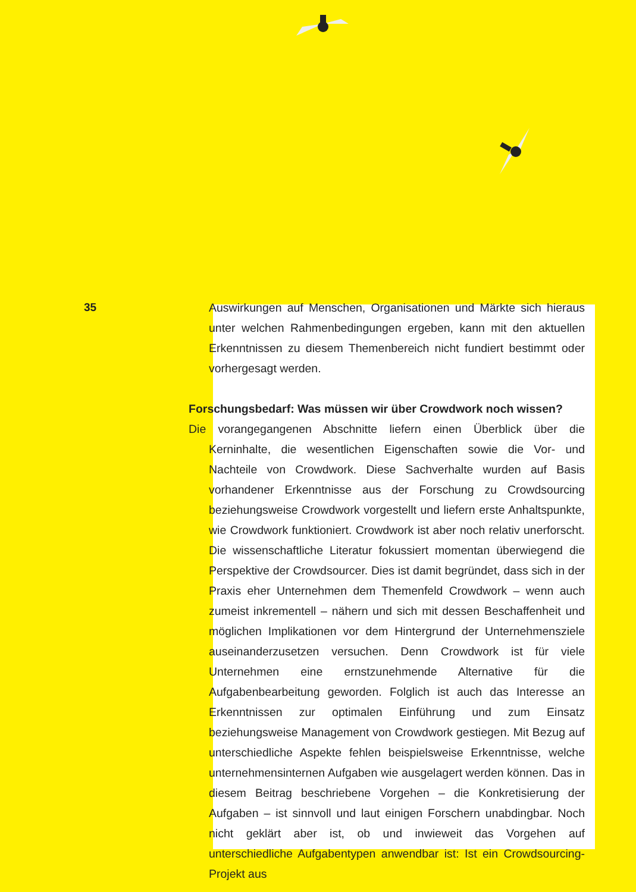35
Auswirkungen auf Menschen, Organisationen und Märkte sich hieraus unter welchen Rahmenbedingungen ergeben, kann mit den aktuellen Erkenntnissen zu diesem Themenbereich nicht fundiert bestimmt oder vorhergesagt werden.
Forschungsbedarf: Was müssen wir über Crowdwork noch wissen?
Die vorangegangenen Abschnitte liefern einen Überblick über die Kerninhalte, die wesentlichen Eigenschaften sowie die Vor- und Nachteile von Crowdwork. Diese Sachverhalte wurden auf Basis vorhandener Erkenntnisse aus der Forschung zu Crowdsourcing beziehungsweise Crowdwork vorgestellt und liefern erste Anhaltspunkte, wie Crowdwork funktioniert. Crowdwork ist aber noch relativ unerforscht. Die wissenschaftliche Literatur fokussiert momentan überwiegend die Perspektive der Crowdsourcer. Dies ist damit begründet, dass sich in der Praxis eher Unternehmen dem Themenfeld Crowdwork – wenn auch zumeist inkrementell – nähern und sich mit dessen Beschaffenheit und möglichen Implikationen vor dem Hintergrund der Unternehmensziele auseinanderzusetzen versuchen. Denn Crowdwork ist für viele Unternehmen eine ernstzunehmende Alternative für die Aufgabenbearbeitung geworden. Folglich ist auch das Interesse an Erkenntnissen zur optimalen Einführung und zum Einsatz beziehungsweise Management von Crowdwork gestiegen. Mit Bezug auf unterschiedliche Aspekte fehlen beispielsweise Erkenntnisse, welche unternehmensinternen Aufgaben wie ausgelagert werden können. Das in diesem Beitrag beschriebene Vorgehen – die Konkretisierung der Aufgaben – ist sinnvoll und laut einigen Forschern unabdingbar. Noch nicht geklärt aber ist, ob und inwieweit das Vorgehen auf unterschiedliche Aufgabentypen anwendbar ist: Ist ein Crowdsourcing-Projekt aus